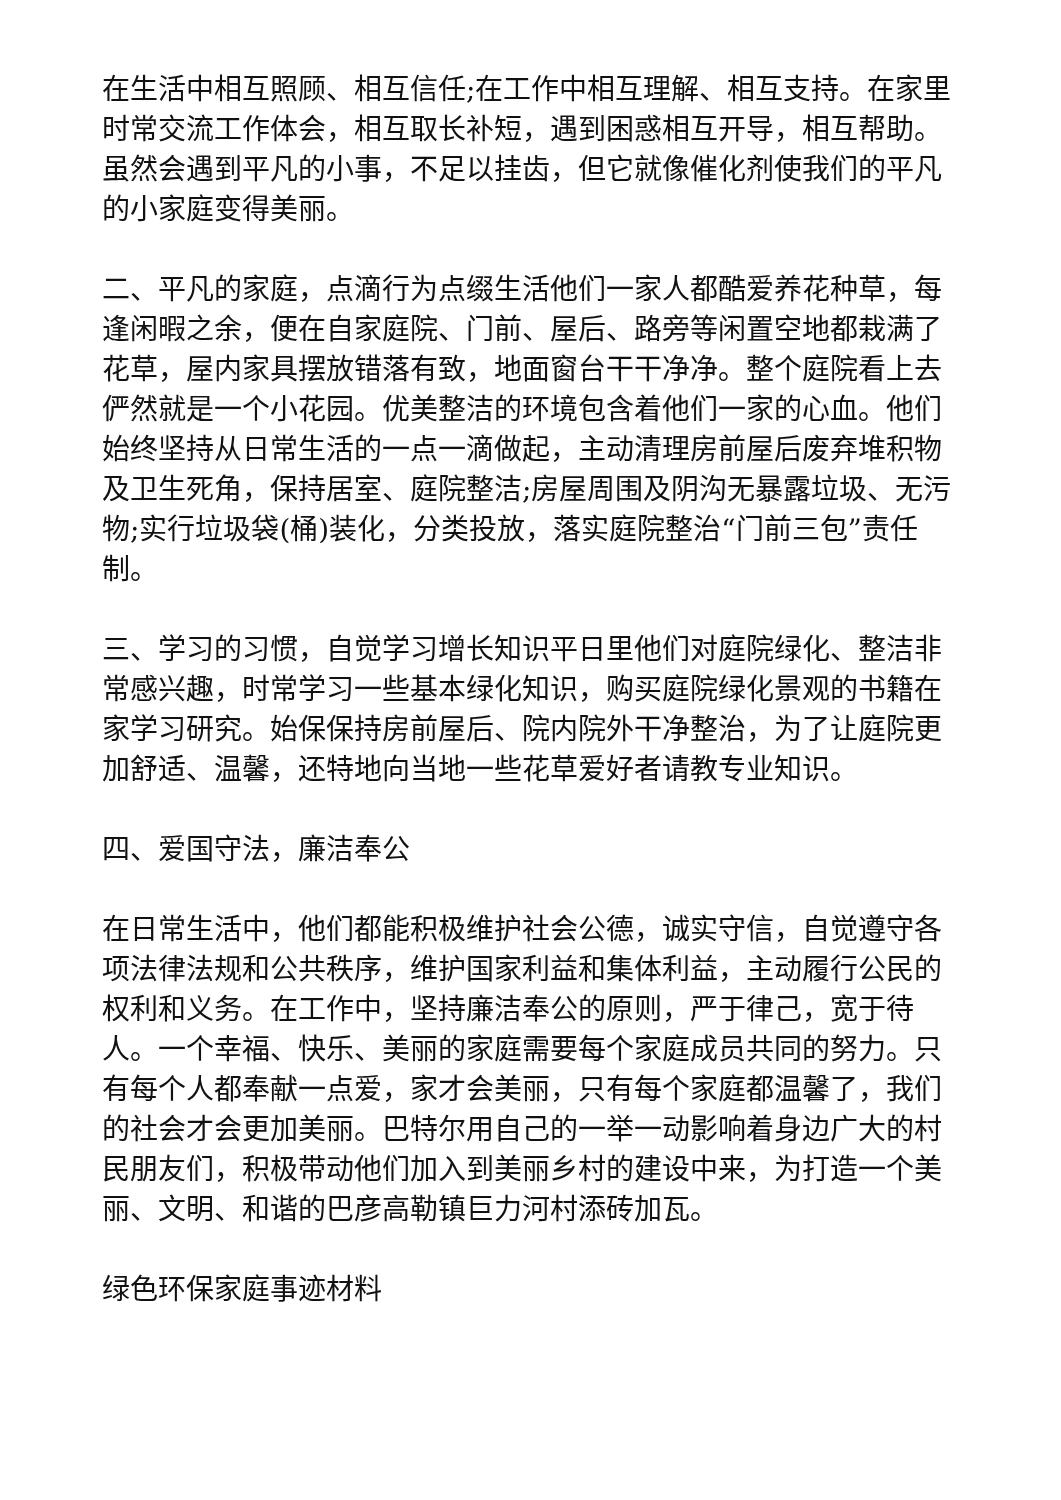在生活中相互照顾、相互信任;在工作中相互理解、相互支持。在家里时常交流工作体会，相互取长补短，遇到困惑相互开导，相互帮助。虽然会遇到平凡的小事，不足以挂齿，但它就像催化剂使我们的平凡的小家庭变得美丽。
二、平凡的家庭，点滴行为点缀生活他们一家人都酷爱养花种草，每逢闲暇之余，便在自家庭院、门前、屋后、路旁等闲置空地都栽满了花草，屋内家具摆放错落有致，地面窗台干干净净。整个庭院看上去俨然就是一个小花园。优美整洁的环境包含着他们一家的心血。他们始终坚持从日常生活的一点一滴做起，主动清理房前屋后废弃堆积物及卫生死角，保持居室、庭院整洁;房屋周围及阴沟无暴露垃圾、无污物;实行垃圾袋(桶)装化，分类投放，落实庭院整治“门前三包”责任制。
三、学习的习惯，自觉学习增长知识平日里他们对庭院绿化、整洁非常感兴趣，时常学习一些基本绿化知识，购买庭院绿化景观的书籍在家学习研究。始保保持房前屋后、院内院外干净整治，为了让庭院更加舒适、温馨，还特地向当地一些花草爱好者请教专业知识。
四、爱国守法，廉洁奉公
在日常生活中，他们都能积极维护社会公德，诚实守信，自觉遵守各项法律法规和公共秩序，维护国家利益和集体利益，主动履行公民的权利和义务。在工作中，坚持廉洁奉公的原则，严于律己，宽于待人。一个幸福、快乐、美丽的家庭需要每个家庭成员共同的努力。只有每个人都奉献一点爱，家才会美丽，只有每个家庭都温馨了，我们的社会才会更加美丽。巴特尔用自己的一举一动影响着身边广大的村民朋友们，积极带动他们加入到美丽乡村的建设中来，为打造一个美丽、文明、和谐的巴彦高勒镇巨力河村添砖加瓦。
绿色环保家庭事迹材料